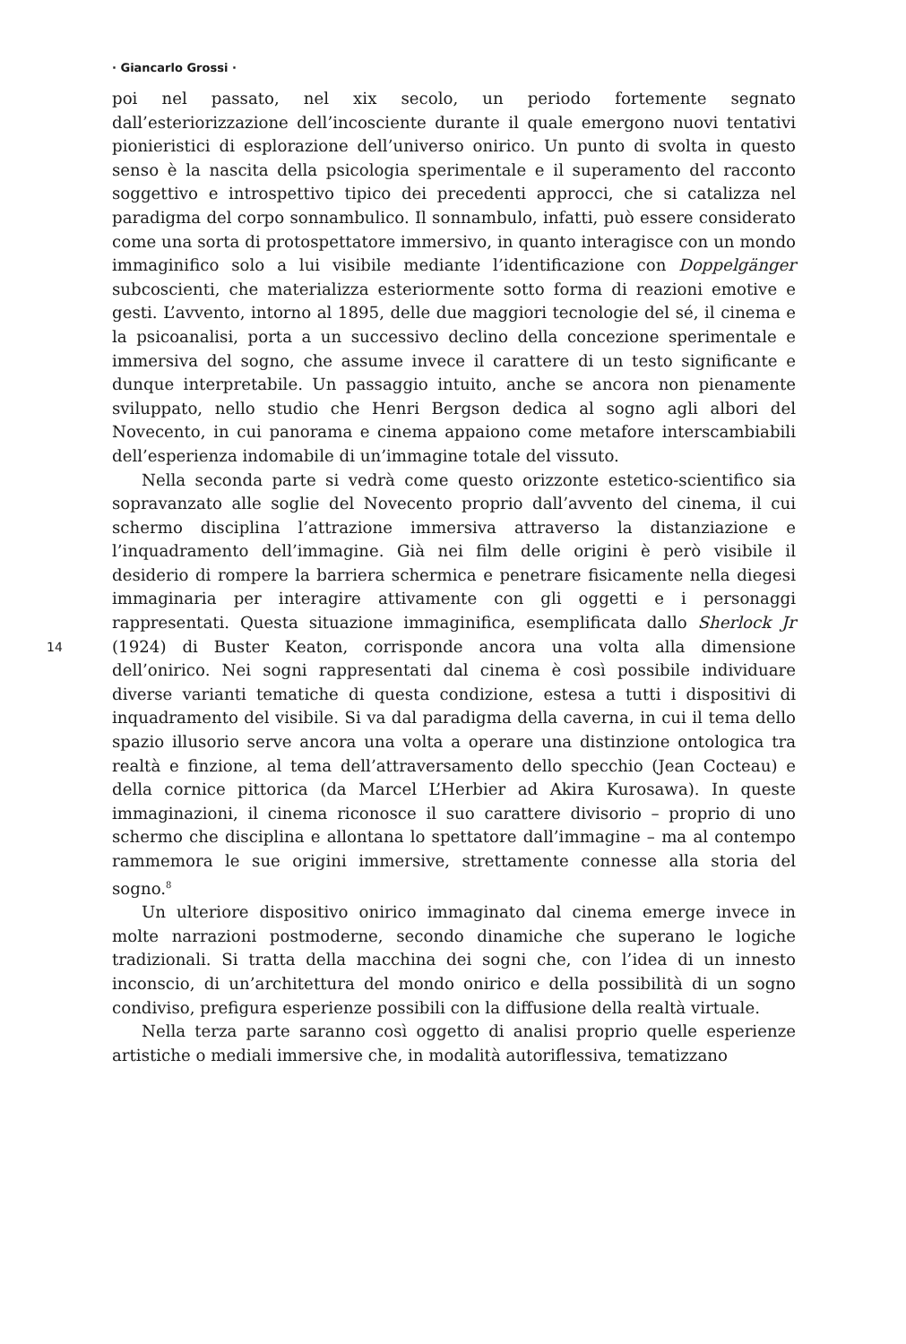· Giancarlo Grossi ·
14
poi nel passato, nel xix secolo, un periodo fortemente segnato dall’esteriorizzazione dell’incosciente durante il quale emergono nuovi tentativi pionieristici di esplorazione dell’universo onirico. Un punto di svolta in questo senso è la nascita della psicologia sperimentale e il superamento del racconto soggettivo e introspettivo tipico dei precedenti approcci, che si catalizza nel paradigma del corpo sonnambulico. Il sonnambulo, infatti, può essere considerato come una sorta di protospettatore immersivo, in quanto interagisce con un mondo immaginifico solo a lui visibile mediante l’identificazione con Doppelgänger subcoscienti, che materializza esteriormente sotto forma di reazioni emotive e gesti. L’avvento, intorno al 1895, delle due maggiori tecnologie del sé, il cinema e la psicoanalisi, porta a un successivo declino della concezione sperimentale e immersiva del sogno, che assume invece il carattere di un testo significante e dunque interpretabile. Un passaggio intuito, anche se ancora non pienamente sviluppato, nello studio che Henri Bergson dedica al sogno agli albori del Novecento, in cui panorama e cinema appaiono come metafore interscambiabili dell’esperienza indomabile di un’immagine totale del vissuto.
Nella seconda parte si vedrà come questo orizzonte estetico-scientifico sia sopravanzato alle soglie del Novecento proprio dall’avvento del cinema, il cui schermo disciplina l’attrazione immersiva attraverso la distanziazione e l’inquadramento dell’immagine. Già nei film delle origini è però visibile il desiderio di rompere la barriera schermica e penetrare fisicamente nella diegesi immaginaria per interagire attivamente con gli oggetti e i personaggi rappresentati. Questa situazione immaginifica, esemplificata dallo Sherlock Jr (1924) di Buster Keaton, corrisponde ancora una volta alla dimensione dell’onirico. Nei sogni rappresentati dal cinema è così possibile individuare diverse varianti tematiche di questa condizione, estesa a tutti i dispositivi di inquadramento del visibile. Si va dal paradigma della caverna, in cui il tema dello spazio illusorio serve ancora una volta a operare una distinzione ontologica tra realtà e finzione, al tema dell’attraversamento dello specchio (Jean Cocteau) e della cornice pittorica (da Marcel L’Herbier ad Akira Kurosawa). In queste immaginazioni, il cinema riconosce il suo carattere divisorio – proprio di uno schermo che disciplina e allontana lo spettatore dall’immagine – ma al contempo rammemora le sue origini immersive, strettamente connesse alla storia del sogno.<sup>8</sup>
Un ulteriore dispositivo onirico immaginato dal cinema emerge invece in molte narrazioni postmoderne, secondo dinamiche che superano le logiche tradizionali. Si tratta della macchina dei sogni che, con l’idea di un innesto inconscio, di un’architettura del mondo onirico e della possibilità di un sogno condiviso, prefigura esperienze possibili con la diffusione della realtà virtuale.
Nella terza parte saranno così oggetto di analisi proprio quelle esperienze artistiche o mediali immersive che, in modalità autoriflessiva, tematizzano